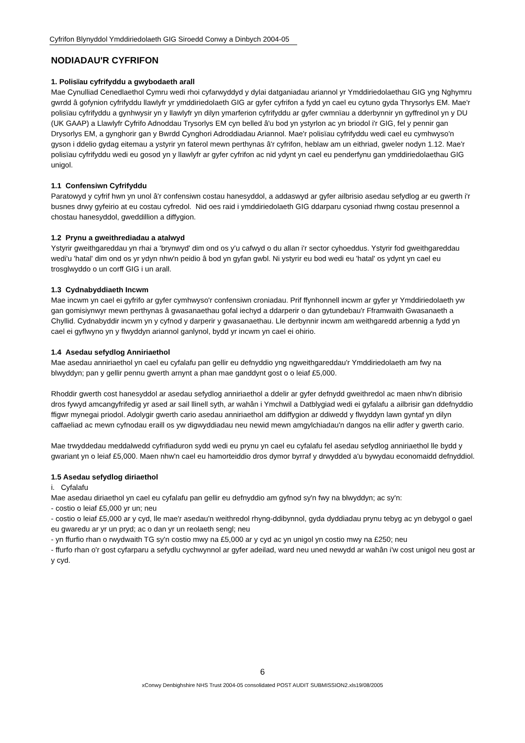Cyfrifon Blynyddol Ymddiriedolaeth GIG Siroedd Conwy a Dinbych 2004-05
NODIADAU'R CYFRIFON
1. Polisïau cyfrifyddu a gwybodaeth arall
Mae Cynulliad Cenedlaethol Cymru wedi rhoi cyfarwyddyd y dylai datganiadau ariannol yr Ymddiriedolaethau GIG yng Nghymru gwrdd â gofynion cyfrifyddu llawlyfr yr ymddiriedolaeth GIG ar gyfer cyfrifon a fydd yn cael eu cytuno gyda Thrysorlys EM. Mae'r polisïau cyfrifyddu a gynhwysir yn y llawlyfr yn dilyn ymarferion cyfrifyddu ar gyfer cwmnïau a dderbynnir yn gyffredinol yn y DU (UK GAAP) a Llawlyfr Cyfrifo Adnoddau Trysorlys EM cyn belled â'u bod yn ystyrlon ac yn briodol i'r GIG, fel y pennir gan Drysorlys EM, a gynghorir gan y Bwrdd Cynghori Adroddiadau Ariannol. Mae'r polisïau cyfrifyddu wedi cael eu cymhwyso'n gyson i ddelio gydag eitemau a ystyrir yn faterol mewn perthynas â'r cyfrifon, heblaw am un eithriad, gweler nodyn 1.12. Mae'r polisïau cyfrifyddu wedi eu gosod yn y llawlyfr ar gyfer cyfrifon ac nid ydynt yn cael eu penderfynu gan ymddiriedolaethau GIG unigol.
1.1 Confensiwn Cyfrifyddu
Paratowyd y cyfrif hwn yn unol â'r confensiwn costau hanesyddol, a addaswyd ar gyfer ailbrisio asedau sefydlog ar eu gwerth i'r busnes drwy gyfeirio at eu costau cyfredol. Nid oes raid i ymddiriedolaeth GIG ddarparu cysoniad rhwng costau presennol a chostau hanesyddol, gweddillion a diffygion.
1.2 Prynu a gweithrediadau a atalwyd
Ystyrir gweithgareddau yn rhai a 'brynwyd' dim ond os y'u cafwyd o du allan i'r sector cyhoeddus. Ystyrir fod gweithgareddau wedi'u 'hatal' dim ond os yr ydyn nhw'n peidio â bod yn gyfan gwbl. Ni ystyrir eu bod wedi eu 'hatal' os ydynt yn cael eu trosglwyddo o un corff GIG i un arall.
1.3 Cydnabyddiaeth Incwm
Mae incwm yn cael ei gyfrifo ar gyfer cymhwyso'r confensiwn croniadau. Prif ffynhonnell incwm ar gyfer yr Ymddiriedolaeth yw gan gomisiynwyr mewn perthynas â gwasanaethau gofal iechyd a ddarperir o dan gytundebau'r Fframwaith Gwasanaeth a Chyllid. Cydnabyddir incwm yn y cyfnod y darperir y gwasanaethau. Lle derbynnir incwm am weithgaredd arbennig a fydd yn cael ei gyflwyno yn y flwyddyn ariannol ganlynol, bydd yr incwm yn cael ei ohirio.
1.4 Asedau sefydlog Anniriaethol
Mae asedau anniriaethol yn cael eu cyfalafu pan gellir eu defnyddio yng ngweithgareddau'r Ymddiriedolaeth am fwy na blwyddyn; pan y gellir pennu gwerth arnynt a phan mae ganddynt gost o o leiaf £5,000.
Rhoddir gwerth cost hanesyddol ar asedau sefydlog anniriaethol a ddelir ar gyfer defnydd gweithredol ac maen nhw'n dibrisio dros fywyd amcangyfrifedig yr ased ar sail llinell syth, ar wahân i Ymchwil a Datblygiad wedi ei gyfalafu a ailbrisir gan ddefnyddio ffigwr mynegai priodol. Adolygir gwerth cario asedau anniriaethol am ddiffygion ar ddiwedd y flwyddyn lawn gyntaf yn dilyn caffaeliad ac mewn cyfnodau eraill os yw digwyddiadau neu newid mewn amgylchiadau'n dangos na ellir adfer y gwerth cario.
Mae trwyddedau meddalwedd cyfrifiaduron sydd wedi eu prynu yn cael eu cyfalafu fel asedau sefydlog anniriaethol lle bydd y gwariant yn o leiaf £5,000. Maen nhw'n cael eu hamorteiddio dros dymor byrraf y drwydded a'u bywydau economaidd defnyddiol.
1.5 Asedau sefydlog diriaethol
i. Cyfalafu
Mae asedau diriaethol yn cael eu cyfalafu pan gellir eu defnyddio am gyfnod sy'n fwy na blwyddyn; ac sy'n:
- costio o leiaf £5,000 yr un; neu
- costio o leiaf £5,000 ar y cyd, lle mae'r asedau'n weithredol rhyng-ddibynnol, gyda dyddiadau prynu tebyg ac yn debygol o gael eu gwaredu ar yr un pryd; ac o dan yr un reolaeth sengl; neu
- yn ffurfio rhan o rwydwaith TG sy'n costio mwy na £5,000 ar y cyd ac yn unigol yn costio mwy na £250; neu
- ffurfo rhan o'r gost cyfarparu a sefydlu cychwynnol ar gyfer adeilad, ward neu uned newydd ar wahân i'w cost unigol neu gost ar y cyd.
6
xConwy Denbighshire NHS Trust 2004-05 consolidated POST AUDIT SUBMISSION2.xls19/08/2005